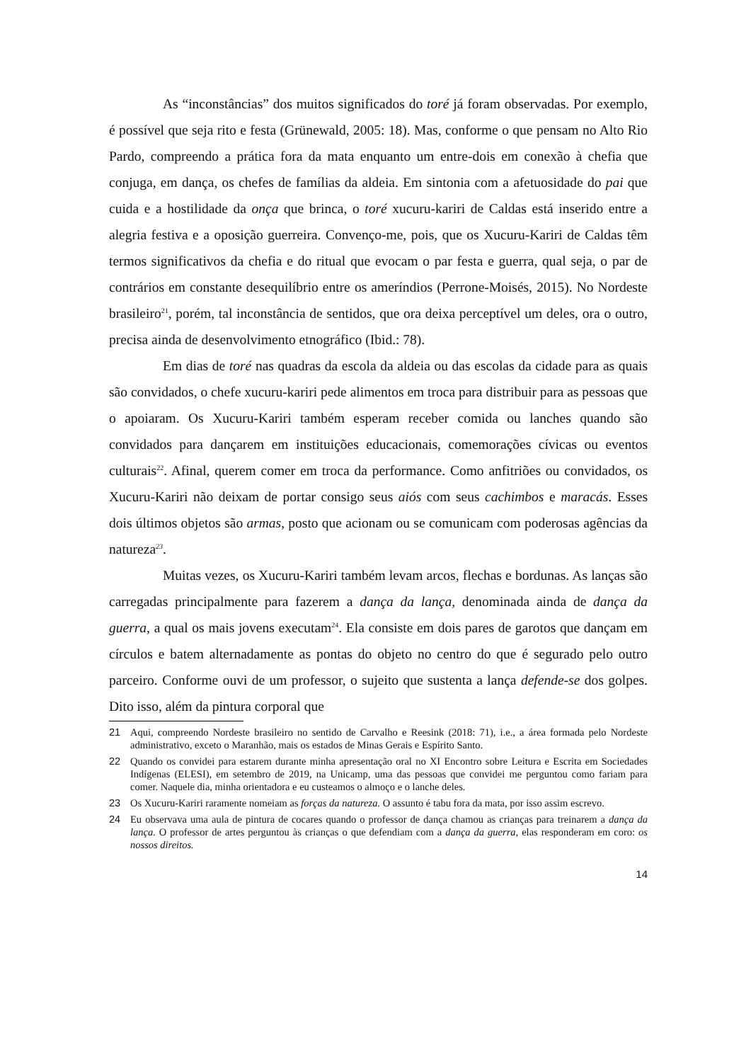As “inconstâncias” dos muitos significados do toré já foram observadas. Por exemplo, é possível que seja rito e festa (Grünewald, 2005: 18). Mas, conforme o que pensam no Alto Rio Pardo, compreendo a prática fora da mata enquanto um entre-dois em conexão à chefia que conjuga, em dança, os chefes de famílias da aldeia. Em sintonia com a afetuosidade do pai que cuida e a hostilidade da onça que brinca, o toré xucuru-kariri de Caldas está inserido entre a alegria festiva e a oposição guerreira. Convenço-me, pois, que os Xucuru-Kariri de Caldas têm termos significativos da chefia e do ritual que evocam o par festa e guerra, qual seja, o par de contrários em constante desequilíbrio entre os ameríndios (Perrone-Moisés, 2015). No Nordeste brasileiro<sup>21</sup>, porém, tal inconstância de sentidos, que ora deixa perceptível um deles, ora o outro, precisa ainda de desenvolvimento etnográfico (Ibid.: 78).
Em dias de toré nas quadras da escola da aldeia ou das escolas da cidade para as quais são convidados, o chefe xucuru-kariri pede alimentos em troca para distribuir para as pessoas que o apoiaram. Os Xucuru-Kariri também esperam receber comida ou lanches quando são convidados para dançarem em instituições educacionais, comemorações cívicas ou eventos culturais<sup>22</sup>. Afinal, querem comer em troca da performance. Como anfitriões ou convidados, os Xucuru-Kariri não deixam de portar consigo seus aiós com seus cachimbos e maracás. Esses dois últimos objetos são armas, posto que acionam ou se comunicam com poderosas agências da natureza<sup>23</sup>.
Muitas vezes, os Xucuru-Kariri também levam arcos, flechas e bordunas. As lanças são carregadas principalmente para fazerem a dança da lança, denominada ainda de dança da guerra, a qual os mais jovens executam<sup>24</sup>. Ela consiste em dois pares de garotos que dançam em círculos e batem alternadamente as pontas do objeto no centro do que é segurado pelo outro parceiro. Conforme ouvi de um professor, o sujeito que sustenta a lança defende-se dos golpes. Dito isso, além da pintura corporal que
21 Aqui, compreendo Nordeste brasileiro no sentido de Carvalho e Reesink (2018: 71), i.e., a área formada pelo Nordeste administrativo, exceto o Maranhão, mais os estados de Minas Gerais e Espírito Santo.
22 Quando os convidei para estarem durante minha apresentação oral no XI Encontro sobre Leitura e Escrita em Sociedades Indígenas (ELESI), em setembro de 2019, na Unicamp, uma das pessoas que convidei me perguntou como fariam para comer. Naquele dia, minha orientadora e eu custeamos o almoço e o lanche deles.
23 Os Xucuru-Kariri raramente nomeiam as forças da natureza. O assunto é tabu fora da mata, por isso assim escrevo.
24 Eu observava uma aula de pintura de cocares quando o professor de dança chamou as crianças para treinarem a dança da lança. O professor de artes perguntou às crianças o que defendiam com a dança da guerra, elas responderam em coro: os nossos direitos.
14